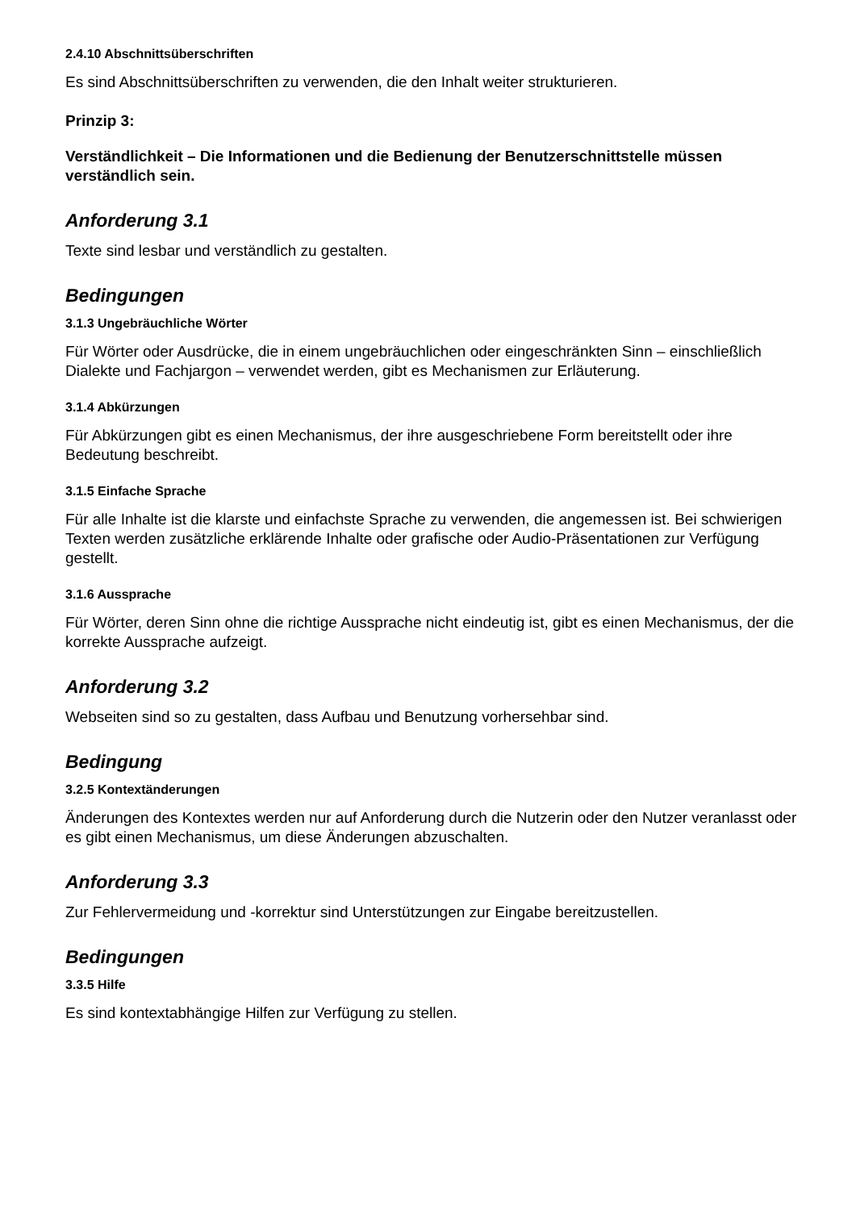2.4.10 Abschnittsüberschriften
Es sind Abschnittsüberschriften zu verwenden, die den Inhalt weiter strukturieren.
Prinzip 3:
Verständlichkeit – Die Informationen und die Bedienung der Benutzerschnittstelle müssen verständlich sein.
Anforderung 3.1
Texte sind lesbar und verständlich zu gestalten.
Bedingungen
3.1.3 Ungebräuchliche Wörter
Für Wörter oder Ausdrücke, die in einem ungebräuchlichen oder eingeschränkten Sinn – einschließlich Dialekte und Fachjargon – verwendet werden, gibt es Mechanismen zur Erläuterung.
3.1.4 Abkürzungen
Für Abkürzungen gibt es einen Mechanismus, der ihre ausgeschriebene Form bereitstellt oder ihre Bedeutung beschreibt.
3.1.5 Einfache Sprache
Für alle Inhalte ist die klarste und einfachste Sprache zu verwenden, die angemessen ist. Bei schwierigen Texten werden zusätzliche erklärende Inhalte oder grafische oder Audio-Präsentationen zur Verfügung gestellt.
3.1.6 Aussprache
Für Wörter, deren Sinn ohne die richtige Aussprache nicht eindeutig ist, gibt es einen Mechanismus, der die korrekte Aussprache aufzeigt.
Anforderung 3.2
Webseiten sind so zu gestalten, dass Aufbau und Benutzung vorhersehbar sind.
Bedingung
3.2.5 Kontextänderungen
Änderungen des Kontextes werden nur auf Anforderung durch die Nutzerin oder den Nutzer veranlasst oder es gibt einen Mechanismus, um diese Änderungen abzuschalten.
Anforderung 3.3
Zur Fehlervermeidung und -korrektur sind Unterstützungen zur Eingabe bereitzustellen.
Bedingungen
3.3.5 Hilfe
Es sind kontextabhängige Hilfen zur Verfügung zu stellen.